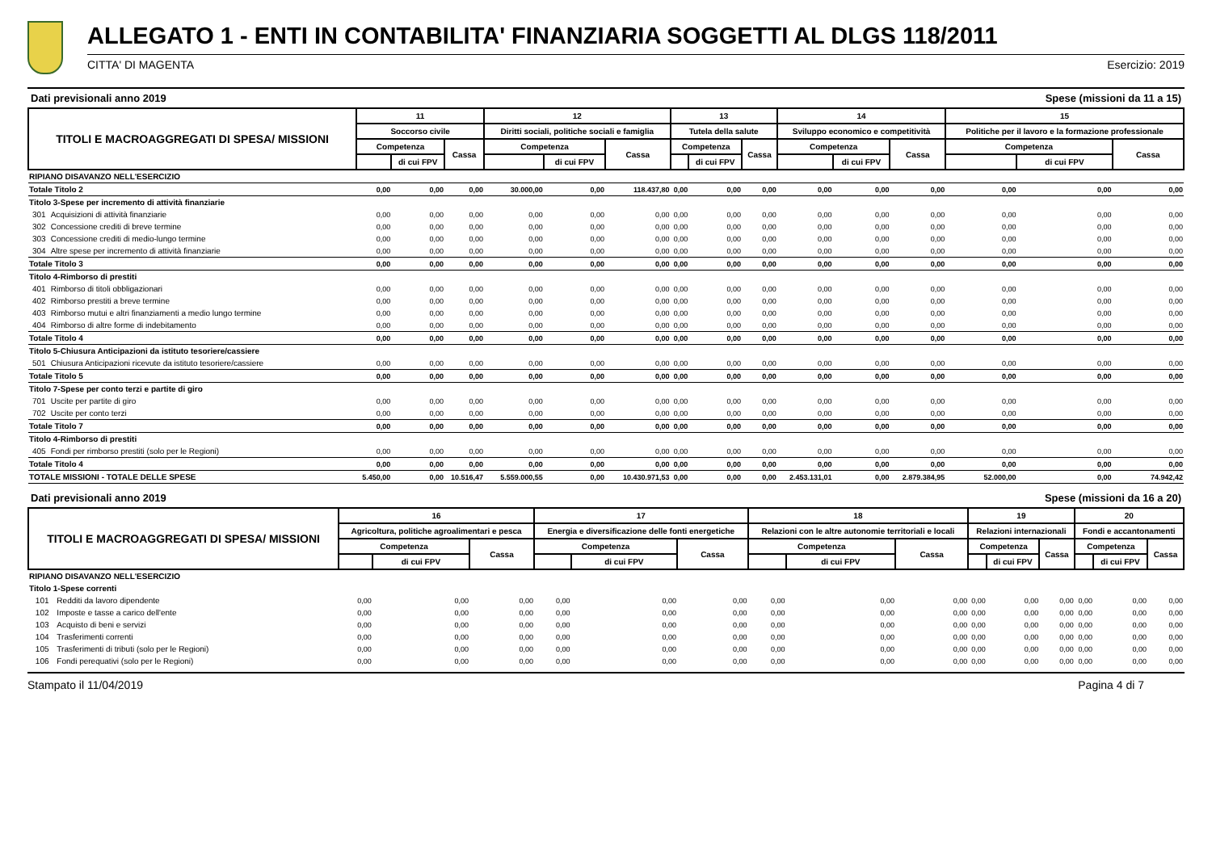ALLEGATO 1 - ENTI IN CONTABILITA' FINANZIARIA SOGGETTI AL DLGS 118/2011
CITTA' DI MAGENTA Esercizio: 2019
Dati previsionali anno 2019 Spese (missioni da 11 a 15)
| TITOLI E MACROAGGREGATI DI SPESA/ MISSIONI | | 11 | | | 12 | | | 13 | | | 14 | | | 15 | | |
| --- | --- | --- | --- | --- | --- | --- | --- | --- | --- | --- | --- | --- | --- | --- | --- | --- |
| | | Soccorso civile | | | Diritti sociali, politiche sociali e famiglia | | | Tutela della salute | | | Sviluppo economico e competitività | | | Politiche per il lavoro e la formazione professionale | | |
| | | Competenza | | Cassa | Competenza | | Cassa | Competenza | | Cassa | Competenza | | Cassa | Competenza | | Cassa |
| | | | di cui FPV | | | di cui FPV | | | di cui FPV | | | di cui FPV | | | di cui FPV | |
| RIPIANO DISAVANZO NELL'ESERCIZIO | | | | | | | | | | | | | | | | |
| Totale Titolo 2 | | 0,00 | 0,00 | 0,00 | 30.000,00 | 0,00 | 118.437,80 | 0,00 | 0,00 | 0,00 | 0,00 | 0,00 | 0,00 | 0,00 | 0,00 | 0,00 |
| Titolo 3-Spese per incremento di attività finanziarie | | | | | | | | | | | | | | | | |
| 301 | Acquisizioni di attività finanziarie | 0,00 | 0,00 | 0,00 | 0,00 | 0,00 | 0,00 | 0,00 | 0,00 | 0,00 | 0,00 | 0,00 | 0,00 | 0,00 | 0,00 | 0,00 |
| 302 | Concessione crediti di breve termine | 0,00 | 0,00 | 0,00 | 0,00 | 0,00 | 0,00 | 0,00 | 0,00 | 0,00 | 0,00 | 0,00 | 0,00 | 0,00 | 0,00 | 0,00 |
| 303 | Concessione crediti di medio-lungo termine | 0,00 | 0,00 | 0,00 | 0,00 | 0,00 | 0,00 | 0,00 | 0,00 | 0,00 | 0,00 | 0,00 | 0,00 | 0,00 | 0,00 | 0,00 |
| 304 | Altre spese per incremento di attività finanziarie | 0,00 | 0,00 | 0,00 | 0,00 | 0,00 | 0,00 | 0,00 | 0,00 | 0,00 | 0,00 | 0,00 | 0,00 | 0,00 | 0,00 | 0,00 |
| Totale Titolo 3 | | 0,00 | 0,00 | 0,00 | 0,00 | 0,00 | 0,00 | 0,00 | 0,00 | 0,00 | 0,00 | 0,00 | 0,00 | 0,00 | 0,00 | 0,00 |
| Titolo 4-Rimborso di prestiti | | | | | | | | | | | | | | | | |
| 401 | Rimborso di titoli obbligazionari | 0,00 | 0,00 | 0,00 | 0,00 | 0,00 | 0,00 | 0,00 | 0,00 | 0,00 | 0,00 | 0,00 | 0,00 | 0,00 | 0,00 | 0,00 |
| 402 | Rimborso prestiti a breve termine | 0,00 | 0,00 | 0,00 | 0,00 | 0,00 | 0,00 | 0,00 | 0,00 | 0,00 | 0,00 | 0,00 | 0,00 | 0,00 | 0,00 | 0,00 |
| 403 | Rimborso mutui e altri finanziamenti a medio lungo termine | 0,00 | 0,00 | 0,00 | 0,00 | 0,00 | 0,00 | 0,00 | 0,00 | 0,00 | 0,00 | 0,00 | 0,00 | 0,00 | 0,00 | 0,00 |
| 404 | Rimborso di altre forme di indebitamento | 0,00 | 0,00 | 0,00 | 0,00 | 0,00 | 0,00 | 0,00 | 0,00 | 0,00 | 0,00 | 0,00 | 0,00 | 0,00 | 0,00 | 0,00 |
| Totale Titolo 4 | | 0,00 | 0,00 | 0,00 | 0,00 | 0,00 | 0,00 | 0,00 | 0,00 | 0,00 | 0,00 | 0,00 | 0,00 | 0,00 | 0,00 | 0,00 |
| Titolo 5-Chiusura Anticipazioni da istituto tesoriere/cassiere | | | | | | | | | | | | | | | | |
| 501 | Chiusura Anticipazioni ricevute da istituto tesoriere/cassiere | 0,00 | 0,00 | 0,00 | 0,00 | 0,00 | 0,00 | 0,00 | 0,00 | 0,00 | 0,00 | 0,00 | 0,00 | 0,00 | 0,00 | 0,00 |
| Totale Titolo 5 | | 0,00 | 0,00 | 0,00 | 0,00 | 0,00 | 0,00 | 0,00 | 0,00 | 0,00 | 0,00 | 0,00 | 0,00 | 0,00 | 0,00 | 0,00 |
| Titolo 7-Spese per conto terzi e partite di giro | | | | | | | | | | | | | | | | |
| 701 | Uscite per partite di giro | 0,00 | 0,00 | 0,00 | 0,00 | 0,00 | 0,00 | 0,00 | 0,00 | 0,00 | 0,00 | 0,00 | 0,00 | 0,00 | 0,00 | 0,00 |
| 702 | Uscite per conto terzi | 0,00 | 0,00 | 0,00 | 0,00 | 0,00 | 0,00 | 0,00 | 0,00 | 0,00 | 0,00 | 0,00 | 0,00 | 0,00 | 0,00 | 0,00 |
| Totale Titolo 7 | | 0,00 | 0,00 | 0,00 | 0,00 | 0,00 | 0,00 | 0,00 | 0,00 | 0,00 | 0,00 | 0,00 | 0,00 | 0,00 | 0,00 | 0,00 |
| Titolo 4-Rimborso di prestiti | | | | | | | | | | | | | | | | |
| 405 | Fondi per rimborso prestiti (solo per le Regioni) | 0,00 | 0,00 | 0,00 | 0,00 | 0,00 | 0,00 | 0,00 | 0,00 | 0,00 | 0,00 | 0,00 | 0,00 | 0,00 | 0,00 | 0,00 |
| Totale Titolo 4 | | 0,00 | 0,00 | 0,00 | 0,00 | 0,00 | 0,00 | 0,00 | 0,00 | 0,00 | 0,00 | 0,00 | 0,00 | 0,00 | 0,00 | 0,00 |
| TOTALE MISSIONI - TOTALE DELLE SPESE | | 5.450,00 | 0,00 | 10.516,47 | 5.559.000,55 | 0,00 | 10.430.971,53 | 0,00 | 0,00 | 0,00 | 2.453.131,01 | 0,00 | 2.879.384,95 | 52.000,00 | 0,00 | 74.942,42 |
Dati previsionali anno 2019 Spese (missioni da 16 a 20)
| TITOLI E MACROAGGREGATI DI SPESA/ MISSIONI | | 16 | | | 17 | | | 18 | | | 19 | | | 20 | | |
| --- | --- | --- | --- | --- | --- | --- | --- | --- | --- | --- | --- | --- | --- | --- | --- | --- |
| | | Agricoltura, politiche agroalimentari e pesca | | | Energia e diversificazione delle fonti energetiche | | | Relazioni con le altre autonomie territoriali e locali | | | Relazioni internazionali | | | Fondi e accantonamenti | | |
| | | Competenza | | Cassa | Competenza | | Cassa | Competenza | | Cassa | Competenza | | Cassa | Competenza | | Cassa |
| | | | di cui FPV | | | di cui FPV | | | di cui FPV | | | di cui FPV | | | di cui FPV | |
| RIPIANO DISAVANZO NELL'ESERCIZIO | | | | | | | | | | | | | | | | |
| Titolo 1-Spese correnti | | | | | | | | | | | | | | | | |
| 101 | Redditi da lavoro dipendente | 0,00 | 0,00 | 0,00 | 0,00 | 0,00 | 0,00 | 0,00 | 0,00 | 0,00 | 0,00 | 0,00 | 0,00 | 0,00 | 0,00 | 0,00 |
| 102 | Imposte e tasse a carico dell'ente | 0,00 | 0,00 | 0,00 | 0,00 | 0,00 | 0,00 | 0,00 | 0,00 | 0,00 | 0,00 | 0,00 | 0,00 | 0,00 | 0,00 | 0,00 |
| 103 | Acquisto di beni e servizi | 0,00 | 0,00 | 0,00 | 0,00 | 0,00 | 0,00 | 0,00 | 0,00 | 0,00 | 0,00 | 0,00 | 0,00 | 0,00 | 0,00 | 0,00 |
| 104 | Trasferimenti correnti | 0,00 | 0,00 | 0,00 | 0,00 | 0,00 | 0,00 | 0,00 | 0,00 | 0,00 | 0,00 | 0,00 | 0,00 | 0,00 | 0,00 | 0,00 |
| 105 | Trasferimenti di tributi (solo per le Regioni) | 0,00 | 0,00 | 0,00 | 0,00 | 0,00 | 0,00 | 0,00 | 0,00 | 0,00 | 0,00 | 0,00 | 0,00 | 0,00 | 0,00 | 0,00 |
| 106 | Fondi perequativi (solo per le Regioni) | 0,00 | 0,00 | 0,00 | 0,00 | 0,00 | 0,00 | 0,00 | 0,00 | 0,00 | 0,00 | 0,00 | 0,00 | 0,00 | 0,00 | 0,00 |
Stampato il 11/04/2019 Pagina 4 di 7